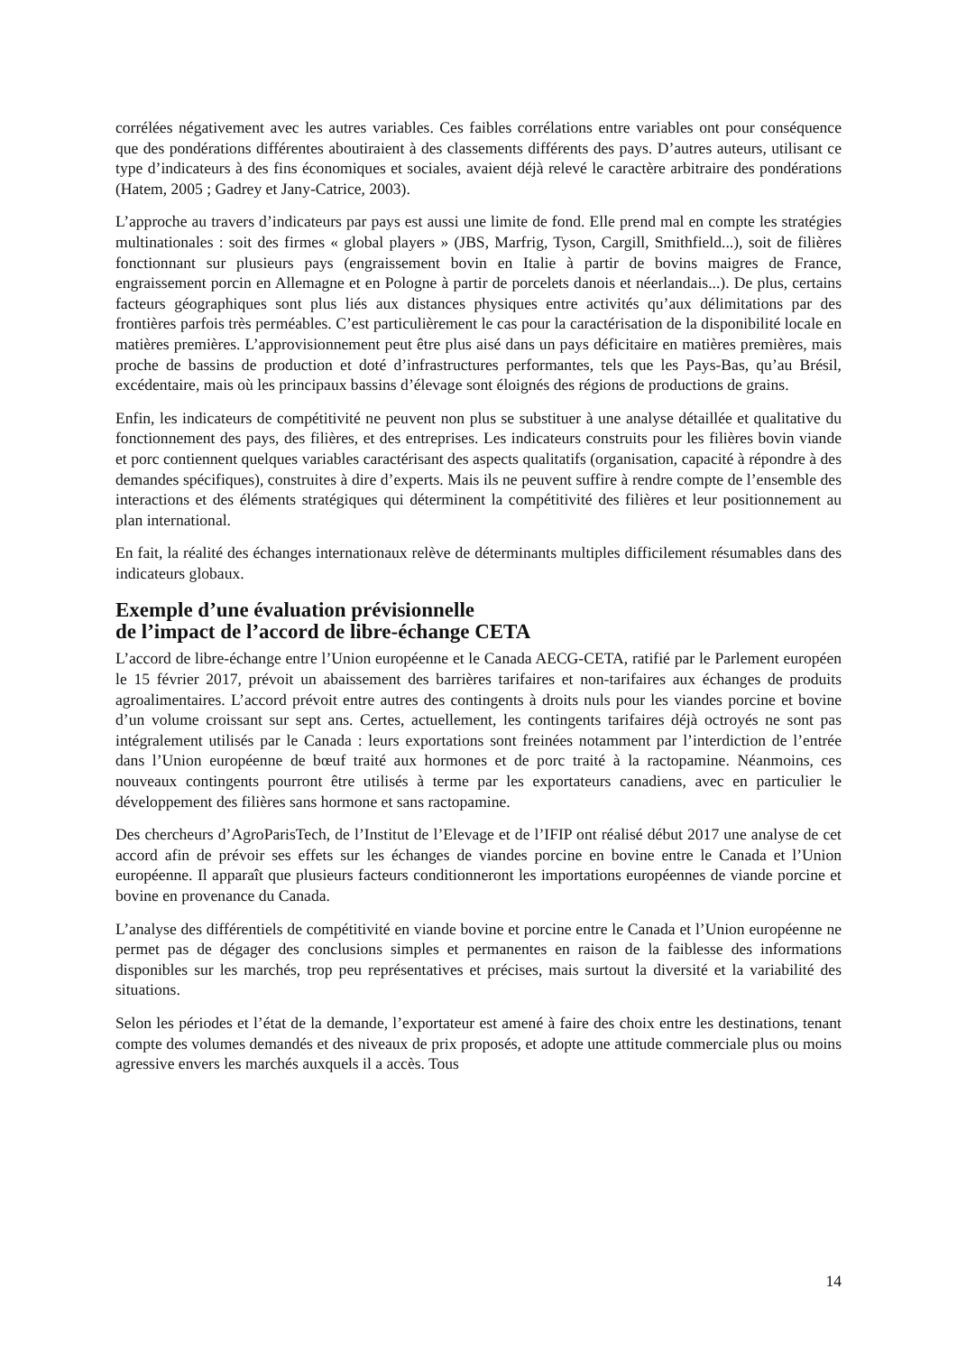corrélées négativement avec les autres variables. Ces faibles corrélations entre variables ont pour conséquence que des pondérations différentes aboutiraient à des classements différents des pays. D’autres auteurs, utilisant ce type d’indicateurs à des fins économiques et sociales, avaient déjà relevé le caractère arbitraire des pondérations (Hatem, 2005 ; Gadrey et Jany-Catrice, 2003).
L’approche au travers d’indicateurs par pays est aussi une limite de fond. Elle prend mal en compte les stratégies multinationales : soit des firmes « global players » (JBS, Marfrig, Tyson, Cargill, Smithfield...), soit de filières fonctionnant sur plusieurs pays (engraissement bovin en Italie à partir de bovins maigres de France, engraissement porcin en Allemagne et en Pologne à partir de porcelets danois et néerlandais...). De plus, certains facteurs géographiques sont plus liés aux distances physiques entre activités qu’aux délimitations par des frontières parfois très perméables. C’est particulièrement le cas pour la caractérisation de la disponibilité locale en matières premières. L’approvisionnement peut être plus aisé dans un pays déficitaire en matières premières, mais proche de bassins de production et doté d’infrastructures performantes, tels que les Pays-Bas, qu’au Brésil, excédentaire, mais où les principaux bassins d’élevage sont éloignés des régions de productions de grains.
Enfin, les indicateurs de compétitivité ne peuvent non plus se substituer à une analyse détaillée et qualitative du fonctionnement des pays, des filières, et des entreprises. Les indicateurs construits pour les filières bovin viande et porc contiennent quelques variables caractérisant des aspects qualitatifs (organisation, capacité à répondre à des demandes spécifiques), construites à dire d’experts. Mais ils ne peuvent suffire à rendre compte de l’ensemble des interactions et des éléments stratégiques qui déterminent la compétitivité des filières et leur positionnement au plan international.
En fait, la réalité des échanges internationaux relève de déterminants multiples difficilement résumables dans des indicateurs globaux.
Exemple d’une évaluation prévisionnelle
de l’impact de l’accord de libre-échange CETA
L’accord de libre-échange entre l’Union européenne et le Canada AECG-CETA, ratifié par le Parlement européen le 15 février 2017, prévoit un abaissement des barrières tarifaires et non-tarifaires aux échanges de produits agroalimentaires. L’accord prévoit entre autres des contingents à droits nuls pour les viandes porcine et bovine d’un volume croissant sur sept ans. Certes, actuellement, les contingents tarifaires déjà octroyés ne sont pas intégralement utilisés par le Canada : leurs exportations sont freinées notamment par l’interdiction de l’entrée dans l’Union européenne de bœuf traité aux hormones et de porc traité à la ractopamine. Néanmoins, ces nouveaux contingents pourront être utilisés à terme par les exportateurs canadiens, avec en particulier le développement des filières sans hormone et sans ractopamine.
Des chercheurs d’AgroParisTech, de l’Institut de l’Elevage et de l’IFIP ont réalisé début 2017 une analyse de cet accord afin de prévoir ses effets sur les échanges de viandes porcine en bovine entre le Canada et l’Union européenne. Il apparaît que plusieurs facteurs conditionneront les importations européennes de viande porcine et bovine en provenance du Canada.
L’analyse des différentiels de compétitivité en viande bovine et porcine entre le Canada et l’Union européenne ne permet pas de dégager des conclusions simples et permanentes en raison de la faiblesse des informations disponibles sur les marchés, trop peu représentatives et précises, mais surtout la diversité et la variabilité des situations.
Selon les périodes et l’état de la demande, l’exportateur est amené à faire des choix entre les destinations, tenant compte des volumes demandés et des niveaux de prix proposés, et adopte une attitude commerciale plus ou moins agressive envers les marchés auxquels il a accès. Tous
14